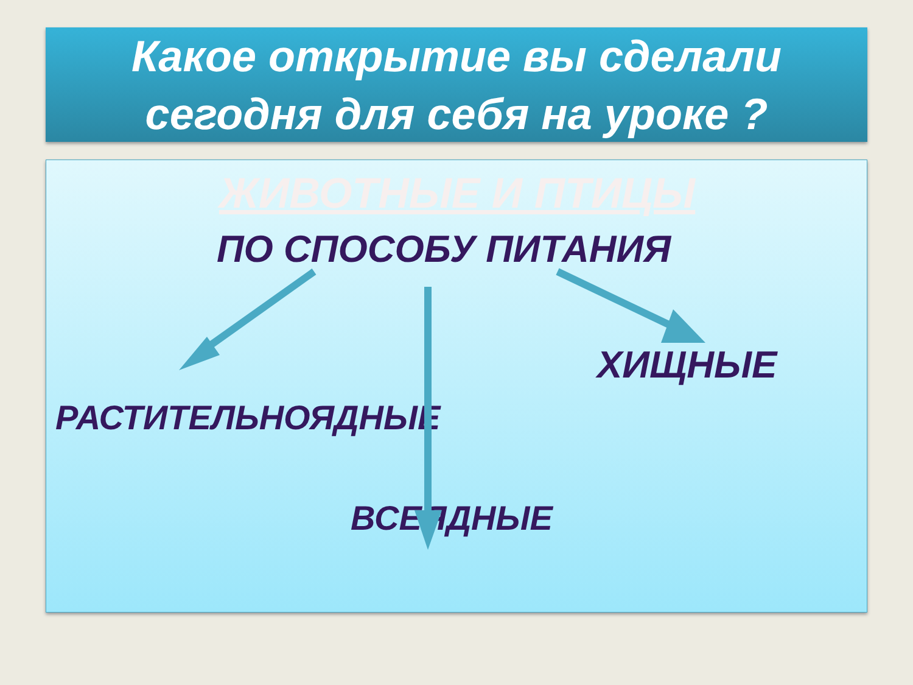Какое открытие вы сделали
сегодня для себя на уроке ?
ЖИВОТНЫЕ И ПТИЦЫ
ПО СПОСОБУ ПИТАНИЯ
ХИЩНЫЕ
РАСТИТЕЛЬНОЯДНЫЕ
ВСЕЯДНЫЕ